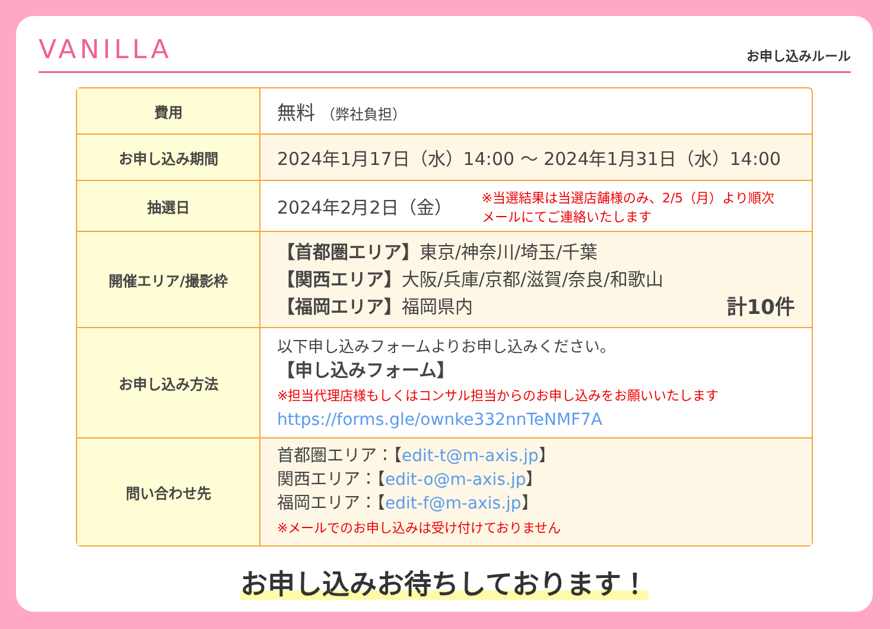VANILLA
お申し込みルール
| 費用 | 無料 （弊社負担） |
| お申し込み期間 | 2024年1月17日（水）14:00 〜 2024年1月31日（水）14:00 |
| 抽選日 | 2024年2月2日（金） ※当選結果は当選店舗様のみ、2/5（月）より順次 メールにてご連絡いたします |
| 開催エリア/撮影枠 | 【首都圏エリア】 東京/神奈川/埼玉/千葉 【関西エリア】 大阪/兵庫/京都/滋賀/奈良/和歌山 【福岡エリア】 福岡県内 計10件 |
| お申し込み方法 | 以下申し込みフォームよりお申し込みください。 【申し込みフォーム】 ※担当代理店様もしくはコンサル担当からのお申し込みをお願いいたします https://forms.gle/ownke332nnTeNMF7A |
| 問い合わせ先 | 首都圏エリア：【 edit-t@m-axis.jp 】 関西エリア：【 edit-o@m-axis.jp 】 福岡エリア：【 edit-f@m-axis.jp 】 ※メールでのお申し込みは受け付けておりません |
お申し込みお待ちしております！